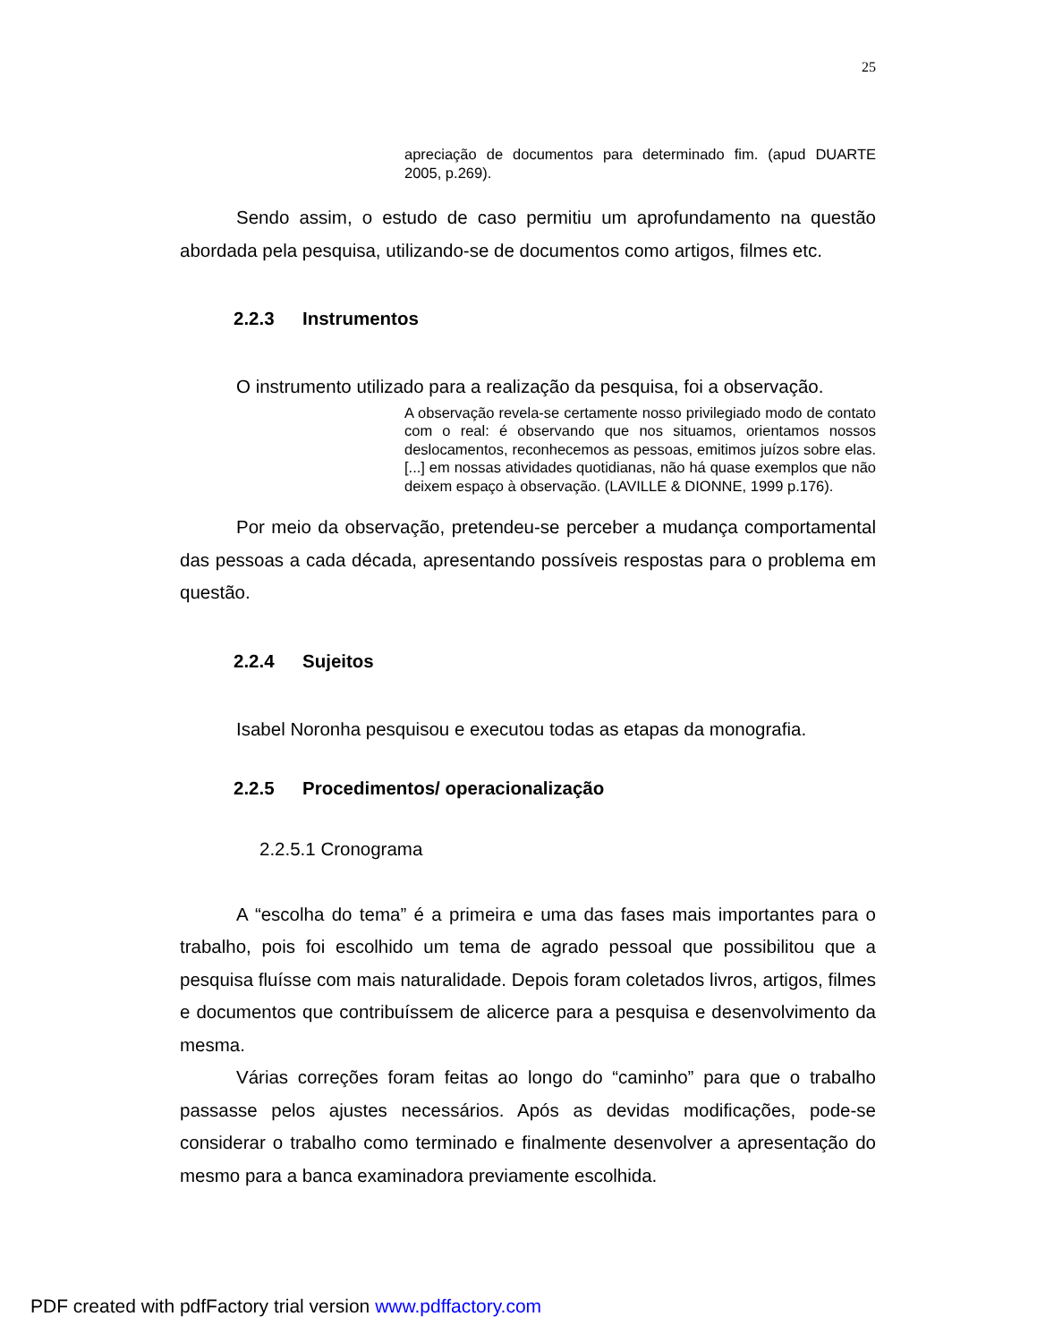25
apreciação de documentos para determinado fim. (apud DUARTE 2005, p.269).
Sendo assim, o estudo de caso permitiu um aprofundamento na questão abordada pela pesquisa, utilizando-se de documentos como artigos, filmes etc.
2.2.3 Instrumentos
O instrumento utilizado para a realização da pesquisa, foi a observação.
A observação revela-se certamente nosso privilegiado modo de contato com o real: é observando que nos situamos, orientamos nossos deslocamentos, reconhecemos as pessoas, emitimos juízos sobre elas. [...] em nossas atividades quotidianas, não há quase exemplos que não deixem espaço à observação. (LAVILLE & DIONNE, 1999 p.176).
Por meio da observação, pretendeu-se perceber a mudança comportamental das pessoas a cada década, apresentando possíveis respostas para o problema em questão.
2.2.4 Sujeitos
Isabel Noronha pesquisou e executou todas as etapas da monografia.
2.2.5 Procedimentos/ operacionalização
2.2.5.1 Cronograma
A “escolha do tema” é a primeira e uma das fases mais importantes para o trabalho, pois foi escolhido um tema de agrado pessoal que possibilitou que a pesquisa fluísse com mais naturalidade. Depois foram coletados livros, artigos, filmes e documentos que contribuíssem de alicerce para a pesquisa e desenvolvimento da mesma.
Várias correções foram feitas ao longo do “caminho” para que o trabalho passasse pelos ajustes necessários. Após as devidas modificações, pode-se considerar o trabalho como terminado e finalmente desenvolver a apresentação do mesmo para a banca examinadora previamente escolhida.
PDF created with pdfFactory trial version www.pdffactory.com